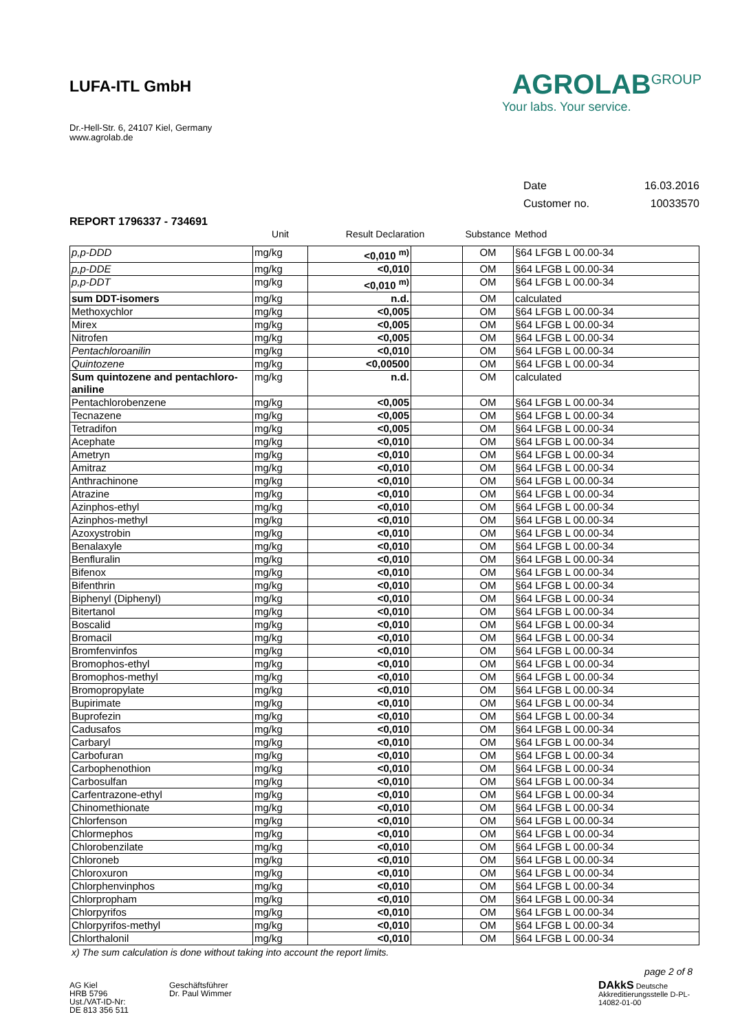LUFA-ITL GmbH
Dr.-Hell-Str. 6, 24107 Kiel, Germany
www.agrolab.de
AGROLAB<sup>GROUP</sup>
Your labs. Your service.
Date 16.03.2016
Customer no. 10033570
REPORT 1796337 - 734691
| | Unit | Result Declaration | | Substance | Method |
| --- | --- | --- | --- | --- | --- |
| p,p-DDD | mg/kg | <0,010 <sup>m)</sup> | | OM | §64 LFGB L 00.00-34 |
| p,p-DDE | mg/kg | <0,010 | | OM | §64 LFGB L 00.00-34 |
| p,p-DDT | mg/kg | <0,010 <sup>m)</sup> | | OM | §64 LFGB L 00.00-34 |
| sum DDT-isomers | mg/kg | n.d. | | OM | calculated |
| Methoxychlor | mg/kg | <0,005 | | OM | §64 LFGB L 00.00-34 |
| Mirex | mg/kg | <0,005 | | OM | §64 LFGB L 00.00-34 |
| Nitrofen | mg/kg | <0,005 | | OM | §64 LFGB L 00.00-34 |
| Pentachloroanilin | mg/kg | <0,010 | | OM | §64 LFGB L 00.00-34 |
| Quintozene | mg/kg | <0,00500 | | OM | §64 LFGB L 00.00-34 |
| Sum quintozene and pentachloro-aniline | mg/kg | n.d. | | OM | calculated |
| Pentachlorobenzene | mg/kg | <0,005 | | OM | §64 LFGB L 00.00-34 |
| Tecnazene | mg/kg | <0,005 | | OM | §64 LFGB L 00.00-34 |
| Tetradifon | mg/kg | <0,005 | | OM | §64 LFGB L 00.00-34 |
| Acephate | mg/kg | <0,010 | | OM | §64 LFGB L 00.00-34 |
| Ametryn | mg/kg | <0,010 | | OM | §64 LFGB L 00.00-34 |
| Amitraz | mg/kg | <0,010 | | OM | §64 LFGB L 00.00-34 |
| Anthrachinone | mg/kg | <0,010 | | OM | §64 LFGB L 00.00-34 |
| Atrazine | mg/kg | <0,010 | | OM | §64 LFGB L 00.00-34 |
| Azinphos-ethyl | mg/kg | <0,010 | | OM | §64 LFGB L 00.00-34 |
| Azinphos-methyl | mg/kg | <0,010 | | OM | §64 LFGB L 00.00-34 |
| Azoxystrobin | mg/kg | <0,010 | | OM | §64 LFGB L 00.00-34 |
| Benalaxyle | mg/kg | <0,010 | | OM | §64 LFGB L 00.00-34 |
| Benfluralin | mg/kg | <0,010 | | OM | §64 LFGB L 00.00-34 |
| Bifenox | mg/kg | <0,010 | | OM | §64 LFGB L 00.00-34 |
| Bifenthrin | mg/kg | <0,010 | | OM | §64 LFGB L 00.00-34 |
| Biphenyl (Diphenyl) | mg/kg | <0,010 | | OM | §64 LFGB L 00.00-34 |
| Bitertanol | mg/kg | <0,010 | | OM | §64 LFGB L 00.00-34 |
| Boscalid | mg/kg | <0,010 | | OM | §64 LFGB L 00.00-34 |
| Bromacil | mg/kg | <0,010 | | OM | §64 LFGB L 00.00-34 |
| Bromfenvinfos | mg/kg | <0,010 | | OM | §64 LFGB L 00.00-34 |
| Bromophos-ethyl | mg/kg | <0,010 | | OM | §64 LFGB L 00.00-34 |
| Bromophos-methyl | mg/kg | <0,010 | | OM | §64 LFGB L 00.00-34 |
| Bromopropylate | mg/kg | <0,010 | | OM | §64 LFGB L 00.00-34 |
| Bupirimate | mg/kg | <0,010 | | OM | §64 LFGB L 00.00-34 |
| Buprofezin | mg/kg | <0,010 | | OM | §64 LFGB L 00.00-34 |
| Cadusafos | mg/kg | <0,010 | | OM | §64 LFGB L 00.00-34 |
| Carbaryl | mg/kg | <0,010 | | OM | §64 LFGB L 00.00-34 |
| Carbofuran | mg/kg | <0,010 | | OM | §64 LFGB L 00.00-34 |
| Carbophenothion | mg/kg | <0,010 | | OM | §64 LFGB L 00.00-34 |
| Carbosulfan | mg/kg | <0,010 | | OM | §64 LFGB L 00.00-34 |
| Carfentrazone-ethyl | mg/kg | <0,010 | | OM | §64 LFGB L 00.00-34 |
| Chinomethionate | mg/kg | <0,010 | | OM | §64 LFGB L 00.00-34 |
| Chlorfenson | mg/kg | <0,010 | | OM | §64 LFGB L 00.00-34 |
| Chlormephos | mg/kg | <0,010 | | OM | §64 LFGB L 00.00-34 |
| Chlorobenzilate | mg/kg | <0,010 | | OM | §64 LFGB L 00.00-34 |
| Chloroneb | mg/kg | <0,010 | | OM | §64 LFGB L 00.00-34 |
| Chloroxuron | mg/kg | <0,010 | | OM | §64 LFGB L 00.00-34 |
| Chlorphenvinphos | mg/kg | <0,010 | | OM | §64 LFGB L 00.00-34 |
| Chlorpropham | mg/kg | <0,010 | | OM | §64 LFGB L 00.00-34 |
| Chlorpyrifos | mg/kg | <0,010 | | OM | §64 LFGB L 00.00-34 |
| Chlorpyrifos-methyl | mg/kg | <0,010 | | OM | §64 LFGB L 00.00-34 |
| Chlorthalonil | mg/kg | <0,010 | | OM | §64 LFGB L 00.00-34 |
x) The sum calculation is done without taking into account the report limits.
page 2 of 8
AG Kiel
HRB 5796
Ust./VAT-ID-Nr:
DE 813 356 511
Geschäftsführer
Dr. Paul Wimmer
DAkkS Deutsche Akkreditierungsstelle D-PL-14082-01-00